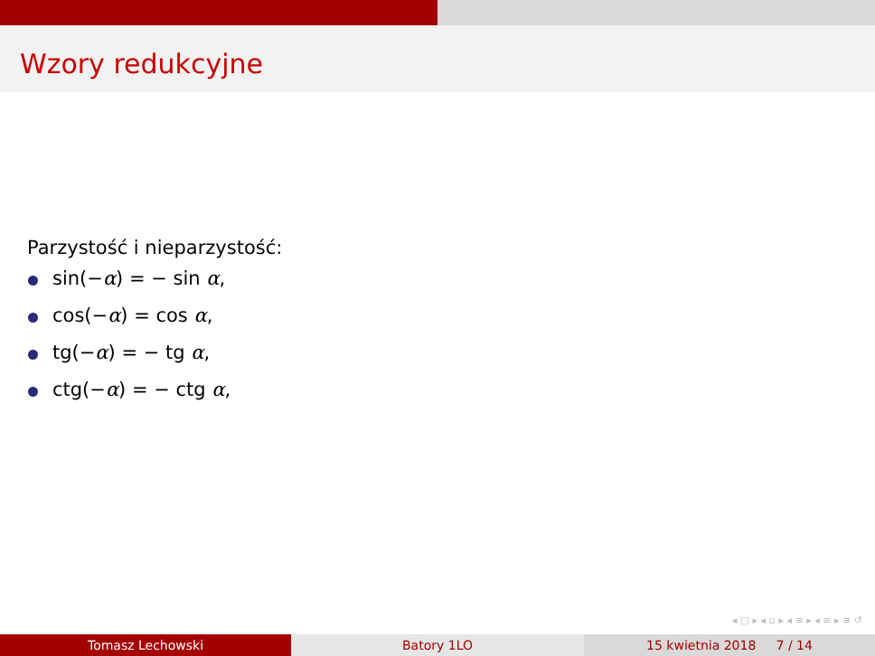Wzory redukcyjne
Parzystość i nieparzystość:
sin(−α) = − sin α,
cos(−α) = cos α,
tg(−α) = − tg α,
ctg(−α) = − ctg α,
◂ □ ▸ ◂ ▫ ▸ ◂ ≡ ▸ ◂ ≡ ▸ ≡ ↺
Tomasz Lechowski Batory 1LO 15 kwietnia 2018 7 / 14